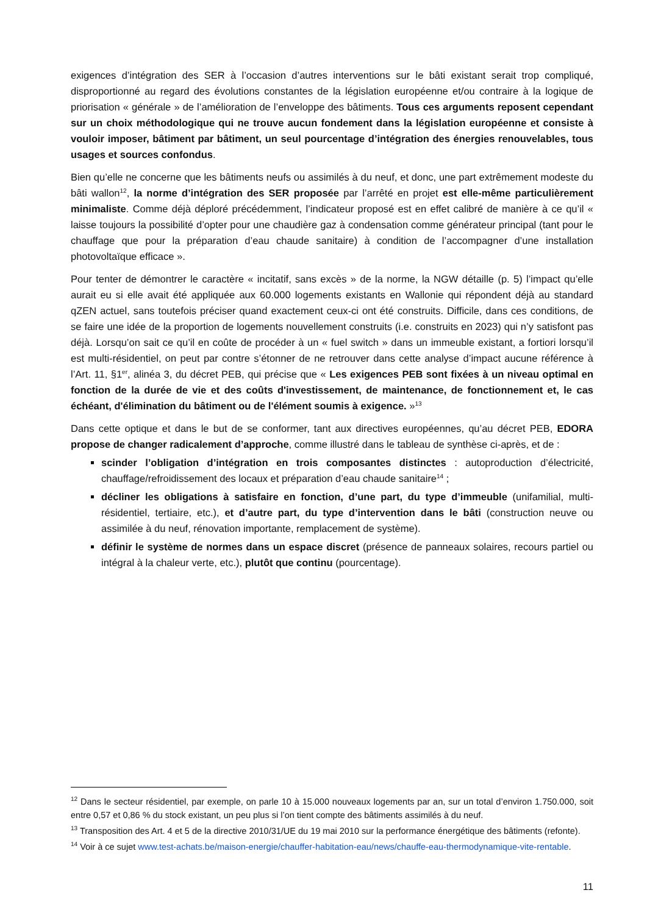exigences d’intégration des SER à l’occasion d’autres interventions sur le bâti existant serait trop compliqué, disproportionné au regard des évolutions constantes de la législation européenne et/ou contraire à la logique de priorisation « générale » de l’amélioration de l’enveloppe des bâtiments. Tous ces arguments reposent cependant sur un choix méthodologique qui ne trouve aucun fondement dans la législation européenne et consiste à vouloir imposer, bâtiment par bâtiment, un seul pourcentage d’intégration des énergies renouvelables, tous usages et sources confondus.
Bien qu’elle ne concerne que les bâtiments neufs ou assimilés à du neuf, et donc, une part extrêmement modeste du bâti wallon<sup>12</sup>, la norme d’intégration des SER proposée par l’arrêté en projet est elle-même particulièrement minimaliste. Comme déjà déploré précédemment, l’indicateur proposé est en effet calibré de manière à ce qu’il « laisse toujours la possibilité d’opter pour une chaudière gaz à condensation comme générateur principal (tant pour le chauffage que pour la préparation d’eau chaude sanitaire) à condition de l’accompagner d’une installation photovoltaïque efficace ».
Pour tenter de démontrer le caractère « incitatif, sans excès » de la norme, la NGW détaille (p. 5) l’impact qu’elle aurait eu si elle avait été appliquée aux 60.000 logements existants en Wallonie qui répondent déjà au standard qZEN actuel, sans toutefois préciser quand exactement ceux-ci ont été construits. Difficile, dans ces conditions, de se faire une idée de la proportion de logements nouvellement construits (i.e. construits en 2023) qui n’y satisfont pas déjà. Lorsqu’on sait ce qu’il en coûte de procéder à un « fuel switch » dans un immeuble existant, a fortiori lorsqu’il est multi-résidentiel, on peut par contre s’étonner de ne retrouver dans cette analyse d’impact aucune référence à l’Art. 11, §1<sup>er</sup>, alinéa 3, du décret PEB, qui précise que « Les exigences PEB sont fixées à un niveau optimal en fonction de la durée de vie et des coûts d'investissement, de maintenance, de fonctionnement et, le cas échéant, d'élimination du bâtiment ou de l'élément soumis à exigence. »<sup>13</sup>
Dans cette optique et dans le but de se conformer, tant aux directives européennes, qu’au décret PEB, EDORA propose de changer radicalement d’approche, comme illustré dans le tableau de synthèse ci-après, et de :
scinder l’obligation d’intégration en trois composantes distinctes : autoproduction d’électricité, chauffage/refroidissement des locaux et préparation d’eau chaude sanitaire<sup>14</sup> ;
décliner les obligations à satisfaire en fonction, d’une part, du type d’immeuble (unifamilial, multi-résidentiel, tertiaire, etc.), et d’autre part, du type d’intervention dans le bâti (construction neuve ou assimilée à du neuf, rénovation importante, remplacement de système).
définir le système de normes dans un espace discret (présence de panneaux solaires, recours partiel ou intégral à la chaleur verte, etc.), plutôt que continu (pourcentage).
<sup>12</sup> Dans le secteur résidentiel, par exemple, on parle 10 à 15.000 nouveaux logements par an, sur un total d’environ 1.750.000, soit entre 0,57 et 0,86 % du stock existant, un peu plus si l’on tient compte des bâtiments assimilés à du neuf.
<sup>13</sup> Transposition des Art. 4 et 5 de la directive 2010/31/UE du 19 mai 2010 sur la performance énergétique des bâtiments (refonte).
<sup>14</sup> Voir à ce sujet www.test-achats.be/maison-energie/chauffer-habitation-eau/news/chauffe-eau-thermodynamique-vite-rentable.
11